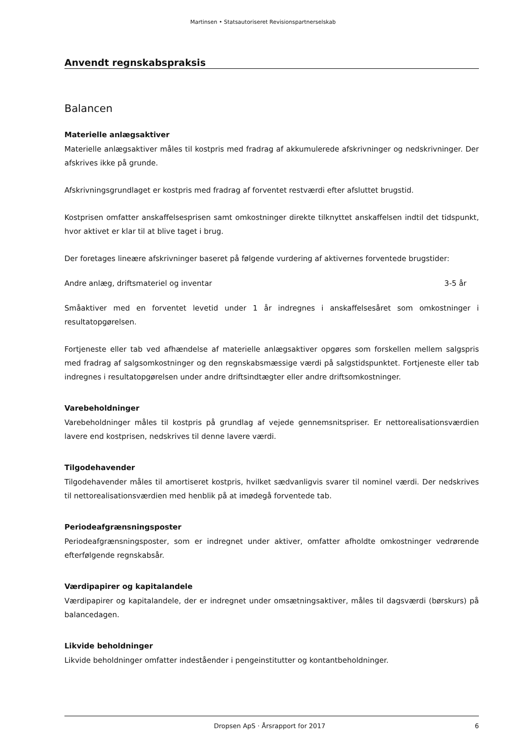Martinsen • Statsautoriseret Revisionspartnerselskab
Anvendt regnskabspraksis
Balancen
Materielle anlægsaktiver
Materielle anlægsaktiver måles til kostpris med fradrag af akkumulerede afskrivninger og nedskrivninger. Der afskrives ikke på grunde.
Afskrivningsgrundlaget er kostpris med fradrag af forventet restværdi efter afsluttet brugstid.
Kostprisen omfatter anskaffelsesprisen samt omkostninger direkte tilknyttet anskaffelsen indtil det tidspunkt, hvor aktivet er klar til at blive taget i brug.
Der foretages lineære afskrivninger baseret på følgende vurdering af aktivernes forventede brugstider:
Andre anlæg, driftsmateriel og inventar 3-5 år
Småaktiver med en forventet levetid under 1 år indregnes i anskaffelsesåret som omkostninger i resultatopgørelsen.
Fortjeneste eller tab ved afhændelse af materielle anlægsaktiver opgøres som forskellen mellem salgspris med fradrag af salgsomkostninger og den regnskabsmæssige værdi på salgstidspunktet. Fortjeneste eller tab indregnes i resultatopgørelsen under andre driftsindtægter eller andre driftsomkostninger.
Varebeholdninger
Varebeholdninger måles til kostpris på grundlag af vejede gennemsnitspriser. Er nettorealisationsværdien lavere end kostprisen, nedskrives til denne lavere værdi.
Tilgodehavender
Tilgodehavender måles til amortiseret kostpris, hvilket sædvanligvis svarer til nominel værdi. Der nedskrives til nettorealisationsværdien med henblik på at imødegå forventede tab.
Periodeafgrænsningsposter
Periodeafgrænsningsposter, som er indregnet under aktiver, omfatter afholdte omkostninger vedrørende efterfølgende regnskabsår.
Værdipapirer og kapitalandele
Værdipapirer og kapitalandele, der er indregnet under omsætningsaktiver, måles til dagsværdi (børskurs) på balancedagen.
Likvide beholdninger
Likvide beholdninger omfatter indeståender i pengeinstitutter og kontantbeholdninger.
Dropsen ApS · Årsrapport for 2017 6